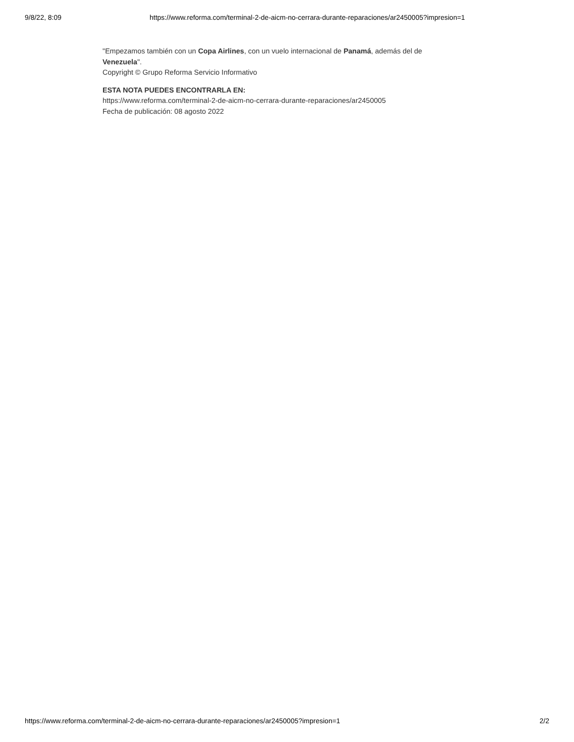9/8/22, 8:09 https://www.reforma.com/terminal-2-de-aicm-no-cerrara-durante-reparaciones/ar2450005?impresion=1
"Empezamos también con un Copa Airlines, con un vuelo internacional de Panamá, además del de Venezuela".
Copyright © Grupo Reforma Servicio Informativo
ESTA NOTA PUEDES ENCONTRARLA EN:
https://www.reforma.com/terminal-2-de-aicm-no-cerrara-durante-reparaciones/ar2450005
Fecha de publicación: 08 agosto 2022
https://www.reforma.com/terminal-2-de-aicm-no-cerrara-durante-reparaciones/ar2450005?impresion=1 2/2